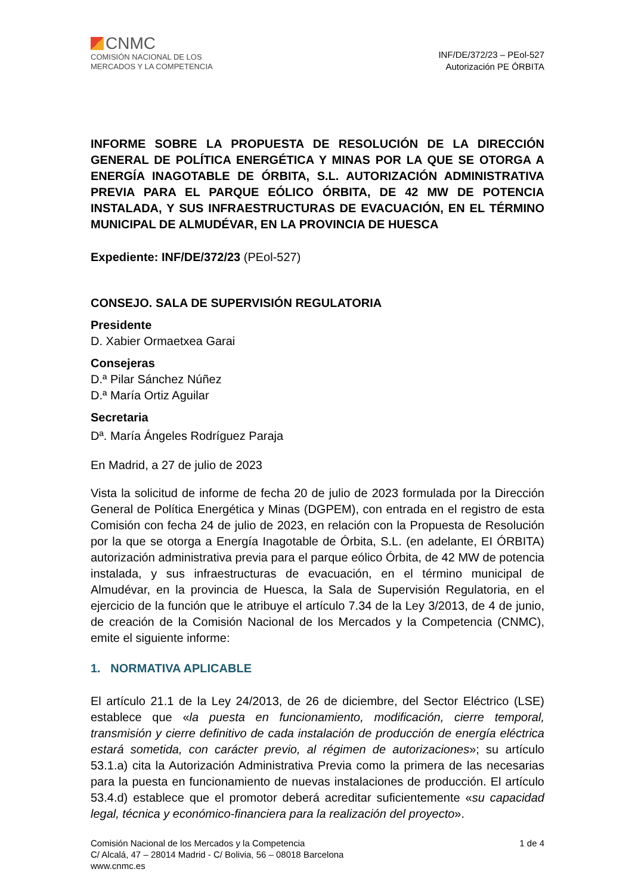CNMC
COMISIÓN NACIONAL DE LOS
MERCADOS Y LA COMPETENCIA
INF/DE/372/23 – PEol-527
Autorización PE ÓRBITA
INFORME SOBRE LA PROPUESTA DE RESOLUCIÓN DE LA DIRECCIÓN GENERAL DE POLÍTICA ENERGÉTICA Y MINAS POR LA QUE SE OTORGA A ENERGÍA INAGOTABLE DE ÓRBITA, S.L. AUTORIZACIÓN ADMINISTRATIVA PREVIA PARA EL PARQUE EÓLICO ÓRBITA, DE 42 MW DE POTENCIA INSTALADA, Y SUS INFRAESTRUCTURAS DE EVACUACIÓN, EN EL TÉRMINO MUNICIPAL DE ALMUDÉVAR, EN LA PROVINCIA DE HUESCA
Expediente: INF/DE/372/23 (PEol-527)
CONSEJO. SALA DE SUPERVISIÓN REGULATORIA
Presidente
D. Xabier Ormaetxea Garai
Consejeras
D.ª Pilar Sánchez Núñez
D.ª María Ortiz Aguilar
Secretaria
Dª. María Ángeles Rodríguez Paraja
En Madrid, a 27 de julio de 2023
Vista la solicitud de informe de fecha 20 de julio de 2023 formulada por la Dirección General de Política Energética y Minas (DGPEM), con entrada en el registro de esta Comisión con fecha 24 de julio de 2023, en relación con la Propuesta de Resolución por la que se otorga a Energía Inagotable de Órbita, S.L. (en adelante, EI ÓRBITA) autorización administrativa previa para el parque eólico Órbita, de 42 MW de potencia instalada, y sus infraestructuras de evacuación, en el término municipal de Almudévar, en la provincia de Huesca, la Sala de Supervisión Regulatoria, en el ejercicio de la función que le atribuye el artículo 7.34 de la Ley 3/2013, de 4 de junio, de creación de la Comisión Nacional de los Mercados y la Competencia (CNMC), emite el siguiente informe:
1. NORMATIVA APLICABLE
El artículo 21.1 de la Ley 24/2013, de 26 de diciembre, del Sector Eléctrico (LSE) establece que «la puesta en funcionamiento, modificación, cierre temporal, transmisión y cierre definitivo de cada instalación de producción de energía eléctrica estará sometida, con carácter previo, al régimen de autorizaciones»; su artículo 53.1.a) cita la Autorización Administrativa Previa como la primera de las necesarias para la puesta en funcionamiento de nuevas instalaciones de producción. El artículo 53.4.d) establece que el promotor deberá acreditar suficientemente «su capacidad legal, técnica y económico-financiera para la realización del proyecto».
Comisión Nacional de los Mercados y la Competencia
C/ Alcalá, 47 – 28014 Madrid - C/ Bolivia, 56 – 08018 Barcelona
www.cnmc.es
1 de 4